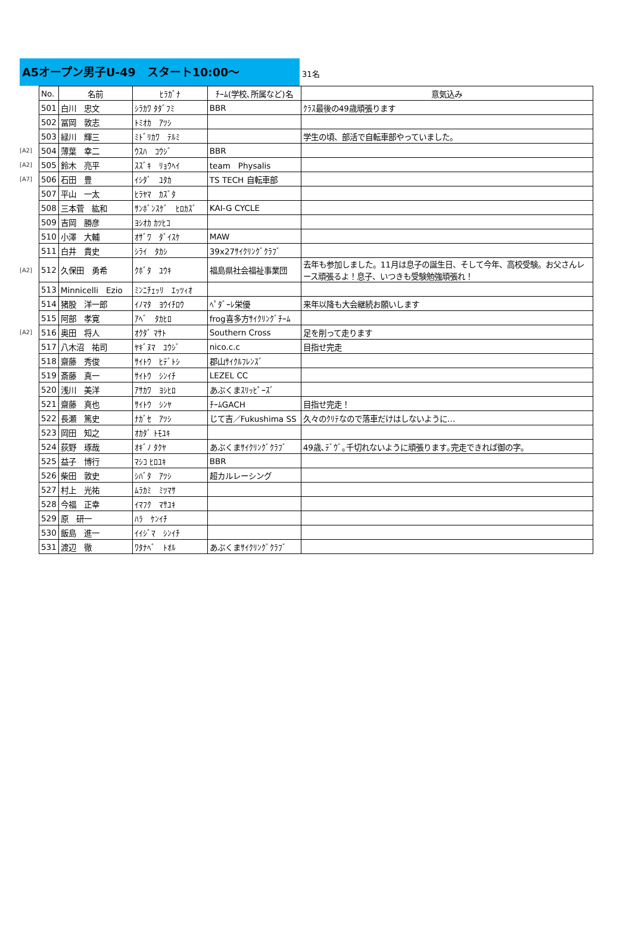A5オープン男子U-49　スタート10:00～
31名
| | No. | 名前 | ﾋﾗｶﾞﾅ | ﾁｰﾑ(学校､所属など)名 | 意気込み |
| --- | --- | --- | --- | --- | --- |
| | 501 | 白川 忠文 | ｼﾗｶﾜ ﾀﾀﾞﾌﾐ | BBR | ｸﾗｽ最後の49歳頑張ります |
| | 502 | 冨岡 敦志 | ﾄﾐｵｶ ｱﾂｼ | | |
| | 503 | 緑川 輝三 | ﾐﾄﾞﾘｶﾜ ﾃﾙﾐ | | 学生の頃、部活で自転車部やっていました。 |
| [A2] | 504 | 薄葉 幸二 | ｳｽﾊ ｺｳｼﾞ | BBR | |
| [A2] | 505 | 鈴木 亮平 | ｽｽﾞｷ ﾘｮｳﾍｲ | team Physalis | |
| [A7] | 506 | 石田 豊 | ｲｼﾀﾞ ﾕﾀｶ | TS TECH 自転車部 | |
| | 507 | 平山 一太 | ﾋﾗﾔﾏ ｶｽﾞﾀ | | |
| | 508 | 三本菅 紘和 | ｻﾝﾎﾞﾝｽｹﾞ ﾋﾛｶｽﾞ | KAI-G CYCLE | |
| | 509 | 吉岡 勝彦 | ﾖｼｵｶ ｶﾂﾋｺ | | |
| | 510 | 小澤 大輔 | ｵｻﾞﾜ ﾀﾞｲｽｹ | MAW | |
| | 511 | 白井 貴史 | ｼﾗｲ ﾀｶｼ | 39x27ｻｲｸﾘﾝｸﾞｸﾗﾌﾞ | |
| [A2] | 512 | 久保田 勇希 | ｸﾎﾞﾀ ﾕｳｷ | 福島県社会福祉事業団 | 去年も参加しました。11月は息子の誕生日、そして今年、高校受験。お父さんレース頑張るよ！息子、いつきも受験勉強頑張れ！ |
| | 513 | Minnicelli Ezio | ﾐﾝﾆﾁｪｯﾘ ｴｯﾂｨｵ | | |
| | 514 | 猪股 洋一郎 | ｲﾉﾏﾀ ﾖｳｲﾁﾛｳ | ﾍﾟﾀﾞｰﾚ栄優 | 来年以降も大会継続お願いします |
| | 515 | 阿部 孝寛 | ｱﾍﾞ ﾀｶﾋﾛ | frog喜多方ｻｲｸﾘﾝｸﾞﾁｰﾑ | |
| [A2] | 516 | 奥田 将人 | ｵｸﾀﾞ ﾏｻﾄ | Southern Cross | 足を削って走ります |
| | 517 | 八木沼 祐司 | ﾔｷﾞﾇﾏ ﾕｳｼﾞ | nico.c.c | 目指せ完走 |
| | 518 | 齋藤 秀俊 | ｻｲﾄｳ ﾋﾃﾞﾄｼ | 郡山ｻｲｸﾙﾌﾚﾝｽﾞ | |
| | 519 | 斎藤 真一 | ｻｲﾄｳ ｼﾝｲﾁ | LEZEL CC | |
| | 520 | 浅川 美洋 | ｱｻｶﾜ ﾖｼﾋﾛ | あぶくまｽﾘｯﾋﾟｰｽﾞ | |
| | 521 | 齋藤 真也 | ｻｲﾄｳ ｼﾝﾔ | ﾁｰﾑGACH | 目指せ完走！ |
| | 522 | 長瀬 篤史 | ﾅｶﾞｾ ｱﾂｼ | じて吉／Fukushima SS | 久々のｸﾘﾃなので落車だけはしないように… |
| | 523 | 岡田 知之 | ｵｶﾀﾞ ﾄﾓﾕｷ | | |
| | 524 | 荻野 琢哉 | ｵｷﾞﾉ ﾀｸﾔ | あぶくまｻｲｸﾘﾝｸﾞｸﾗﾌﾞ | 49歳､ﾃﾞｳﾞ｡千切れないように頑張ります｡完走できれば御の字｡ |
| | 525 | 益子 博行 | ﾏｼｺ ﾋﾛﾕｷ | BBR | |
| | 526 | 柴田 敦史 | ｼﾊﾞﾀ ｱﾂｼ | 超カルレーシング | |
| | 527 | 村上 光祐 | ﾑﾗｶﾐ ﾐﾂﾏｻ | | |
| | 528 | 今福 正幸 | ｲﾏﾌｸ ﾏｻﾕｷ | | |
| | 529 | 原 研一 | ﾊﾗ ｹﾝｲﾁ | | |
| | 530 | 飯島 進一 | ｲｲｼﾞﾏ ｼﾝｲﾁ | | |
| | 531 | 渡辺 徹 | ﾜﾀﾅﾍﾞ ﾄｵﾙ | あぶくまｻｲｸﾘﾝｸﾞｸﾗﾌﾞ | |